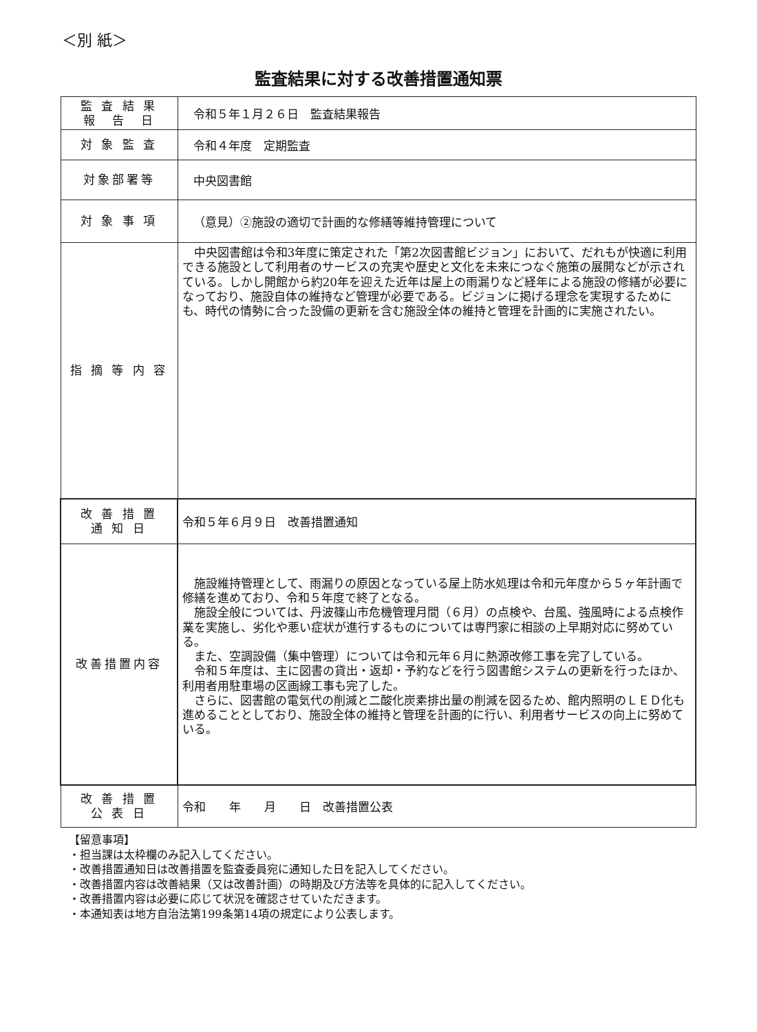＜別 紙＞
監査結果に対する改善措置通知票
| 監 査 結 果 報 告 日 | 令和５年１月２６日 監査結果報告 |
| 対 象 監 査 | 令和４年度 定期監査 |
| 対象部署等 | 中央図書館 |
| 対 象 事 項 | （意見）②施設の適切で計画的な修繕等維持管理について |
| 指 摘 等 内 容 | 中央図書館は令和3年度に策定された「第2次図書館ビジョン」において、だれもが快適に利用できる施設として利用者のサービスの充実や歴史と文化を未来につなぐ施策の展開などが示されている。しかし開館から約20年を迎えた近年は屋上の雨漏りなど経年による施設の修繕が必要になっており、施設自体の維持など管理が必要である。ビジョンに掲げる理念を実現するためにも、時代の情勢に合った設備の更新を含む施設全体の維持と管理を計画的に実施されたい。 |
| 改 善 措 置 通 知 日 | 令和５年６月９日 改善措置通知 |
| 改善措置内容 | 施設維持管理として、雨漏りの原因となっている屋上防水処理は令和元年度から５ヶ年計画で修繕を進めており、令和５年度で終了となる。 施設全般については、丹波篠山市危機管理月間（６月）の点検や、台風、強風時による点検作業を実施し、劣化や悪い症状が進行するものについては専門家に相談の上早期対応に努めている。 また、空調設備（集中管理）については令和元年６月に熱源改修工事を完了している。 令和５年度は、主に図書の貸出・返却・予約などを行う図書館システムの更新を行ったほか、利用者用駐車場の区画線工事も完了した。 さらに、図書館の電気代の削減と二酸化炭素排出量の削減を図るため、館内照明のＬＥＤ化も進めることとしており、施設全体の維持と管理を計画的に行い、利用者サービスの向上に努めている。 |
| 改 善 措 置 公 表 日 | 令和 年 月 日 改善措置公表 |
【留意事項】
・担当課は太枠欄のみ記入してください。
・改善措置通知日は改善措置を監査委員宛に通知した日を記入してください。
・改善措置内容は改善結果（又は改善計画）の時期及び方法等を具体的に記入してください。
・改善措置内容は必要に応じて状況を確認させていただきます。
・本通知表は地方自治法第199条第14項の規定により公表します。